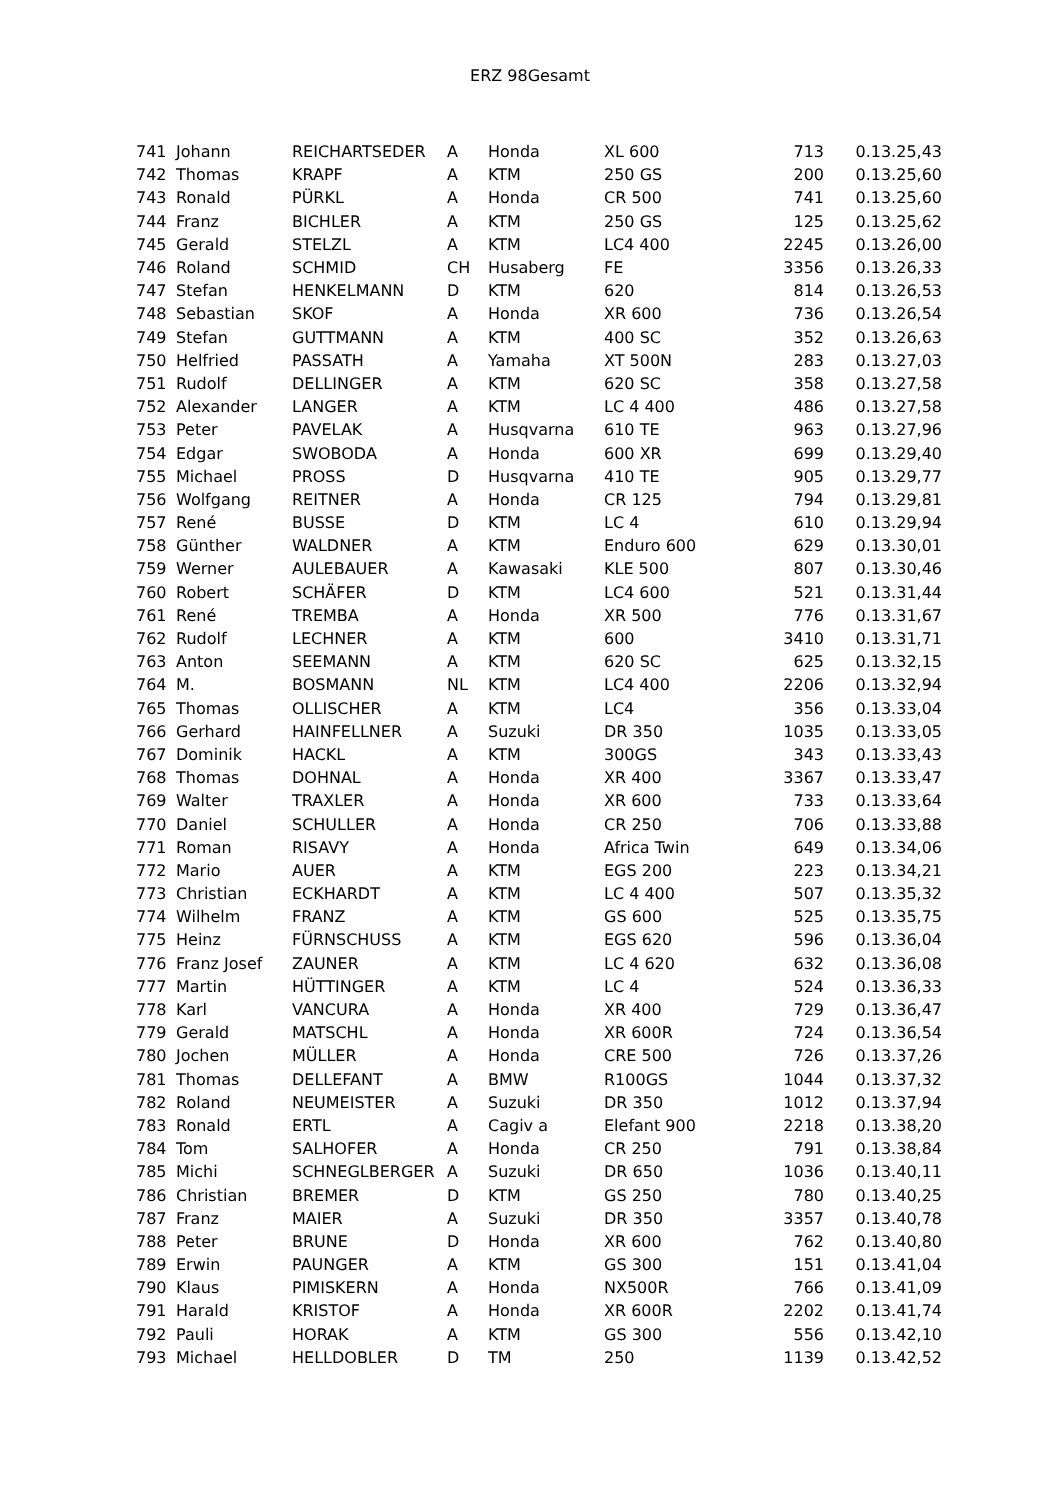ERZ 98Gesamt
| 741 | Johann | REICHARTSEDER | A | Honda | XL 600 | 713 | 0.13.25,43 |
| 742 | Thomas | KRAPF | A | KTM | 250 GS | 200 | 0.13.25,60 |
| 743 | Ronald | PÜRKL | A | Honda | CR 500 | 741 | 0.13.25,60 |
| 744 | Franz | BICHLER | A | KTM | 250 GS | 125 | 0.13.25,62 |
| 745 | Gerald | STELZL | A | KTM | LC4 400 | 2245 | 0.13.26,00 |
| 746 | Roland | SCHMID | CH | Husaberg | FE | 3356 | 0.13.26,33 |
| 747 | Stefan | HENKELMANN | D | KTM | 620 | 814 | 0.13.26,53 |
| 748 | Sebastian | SKOF | A | Honda | XR 600 | 736 | 0.13.26,54 |
| 749 | Stefan | GUTTMANN | A | KTM | 400 SC | 352 | 0.13.26,63 |
| 750 | Helfried | PASSATH | A | Yamaha | XT 500N | 283 | 0.13.27,03 |
| 751 | Rudolf | DELLINGER | A | KTM | 620 SC | 358 | 0.13.27,58 |
| 752 | Alexander | LANGER | A | KTM | LC 4 400 | 486 | 0.13.27,58 |
| 753 | Peter | PAVELAK | A | Husqvarna | 610 TE | 963 | 0.13.27,96 |
| 754 | Edgar | SWOBODA | A | Honda | 600 XR | 699 | 0.13.29,40 |
| 755 | Michael | PROSS | D | Husqvarna | 410 TE | 905 | 0.13.29,77 |
| 756 | Wolfgang | REITNER | A | Honda | CR 125 | 794 | 0.13.29,81 |
| 757 | René | BUSSE | D | KTM | LC 4 | 610 | 0.13.29,94 |
| 758 | Günther | WALDNER | A | KTM | Enduro 600 | 629 | 0.13.30,01 |
| 759 | Werner | AULEBAUER | A | Kawasaki | KLE 500 | 807 | 0.13.30,46 |
| 760 | Robert | SCHÄFER | D | KTM | LC4 600 | 521 | 0.13.31,44 |
| 761 | René | TREMBA | A | Honda | XR 500 | 776 | 0.13.31,67 |
| 762 | Rudolf | LECHNER | A | KTM | 600 | 3410 | 0.13.31,71 |
| 763 | Anton | SEEMANN | A | KTM | 620 SC | 625 | 0.13.32,15 |
| 764 | M. | BOSMANN | NL | KTM | LC4 400 | 2206 | 0.13.32,94 |
| 765 | Thomas | OLLISCHER | A | KTM | LC4 | 356 | 0.13.33,04 |
| 766 | Gerhard | HAINFELLNER | A | Suzuki | DR 350 | 1035 | 0.13.33,05 |
| 767 | Dominik | HACKL | A | KTM | 300GS | 343 | 0.13.33,43 |
| 768 | Thomas | DOHNAL | A | Honda | XR 400 | 3367 | 0.13.33,47 |
| 769 | Walter | TRAXLER | A | Honda | XR 600 | 733 | 0.13.33,64 |
| 770 | Daniel | SCHULLER | A | Honda | CR 250 | 706 | 0.13.33,88 |
| 771 | Roman | RISAVY | A | Honda | Africa Twin | 649 | 0.13.34,06 |
| 772 | Mario | AUER | A | KTM | EGS 200 | 223 | 0.13.34,21 |
| 773 | Christian | ECKHARDT | A | KTM | LC 4 400 | 507 | 0.13.35,32 |
| 774 | Wilhelm | FRANZ | A | KTM | GS 600 | 525 | 0.13.35,75 |
| 775 | Heinz | FÜRNSCHUSS | A | KTM | EGS 620 | 596 | 0.13.36,04 |
| 776 | Franz Josef | ZAUNER | A | KTM | LC 4 620 | 632 | 0.13.36,08 |
| 777 | Martin | HÜTTINGER | A | KTM | LC 4 | 524 | 0.13.36,33 |
| 778 | Karl | VANCURA | A | Honda | XR 400 | 729 | 0.13.36,47 |
| 779 | Gerald | MATSCHL | A | Honda | XR 600R | 724 | 0.13.36,54 |
| 780 | Jochen | MÜLLER | A | Honda | CRE 500 | 726 | 0.13.37,26 |
| 781 | Thomas | DELLEFANT | A | BMW | R100GS | 1044 | 0.13.37,32 |
| 782 | Roland | NEUMEISTER | A | Suzuki | DR 350 | 1012 | 0.13.37,94 |
| 783 | Ronald | ERTL | A | Cagiv a | Elefant 900 | 2218 | 0.13.38,20 |
| 784 | Tom | SALHOFER | A | Honda | CR 250 | 791 | 0.13.38,84 |
| 785 | Michi | SCHNEGLBERGER | A | Suzuki | DR 650 | 1036 | 0.13.40,11 |
| 786 | Christian | BREMER | D | KTM | GS 250 | 780 | 0.13.40,25 |
| 787 | Franz | MAIER | A | Suzuki | DR 350 | 3357 | 0.13.40,78 |
| 788 | Peter | BRUNE | D | Honda | XR 600 | 762 | 0.13.40,80 |
| 789 | Erwin | PAUNGER | A | KTM | GS 300 | 151 | 0.13.41,04 |
| 790 | Klaus | PIMISKERN | A | Honda | NX500R | 766 | 0.13.41,09 |
| 791 | Harald | KRISTOF | A | Honda | XR 600R | 2202 | 0.13.41,74 |
| 792 | Pauli | HORAK | A | KTM | GS 300 | 556 | 0.13.42,10 |
| 793 | Michael | HELLDOBLER | D | TM | 250 | 1139 | 0.13.42,52 |